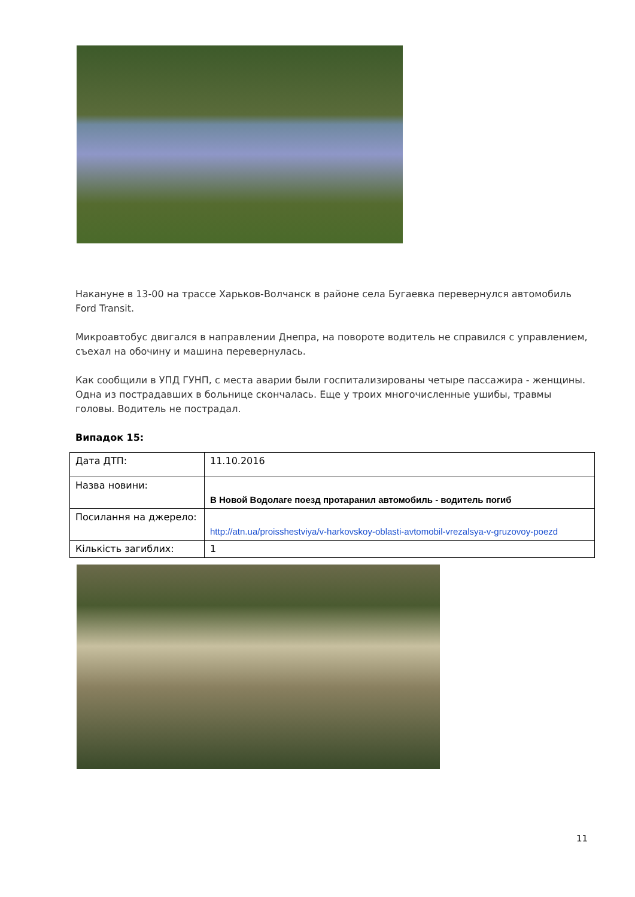Накануне в 13-00 на трассе Харьков-Волчанск в районе села Бугаевка перевернулся автомобиль Ford Transit.
Микроавтобус двигался в направлении Днепра, на повороте водитель не справился с управлением, съехал на обочину и машина перевернулась.
Как сообщили в УПД ГУНП, с места аварии были госпитализированы четыре пассажира - женщины. Одна из пострадавших в больнице скончалась. Еще у троих многочисленные ушибы, травмы головы. Водитель не пострадал.
Випадок 15:
| Дата ДТП: | 11.10.2016 |
| Назва новини: | В Новой Водолаге поезд протаранил автомобиль - водитель погиб |
| Посилання на джерело: | http://atn.ua/proisshestviya/v-harkovskoy-oblasti-avtomobil-vrezalsya-v-gruzovoy-poezd |
| Кількість загиблих: | 1 |
11